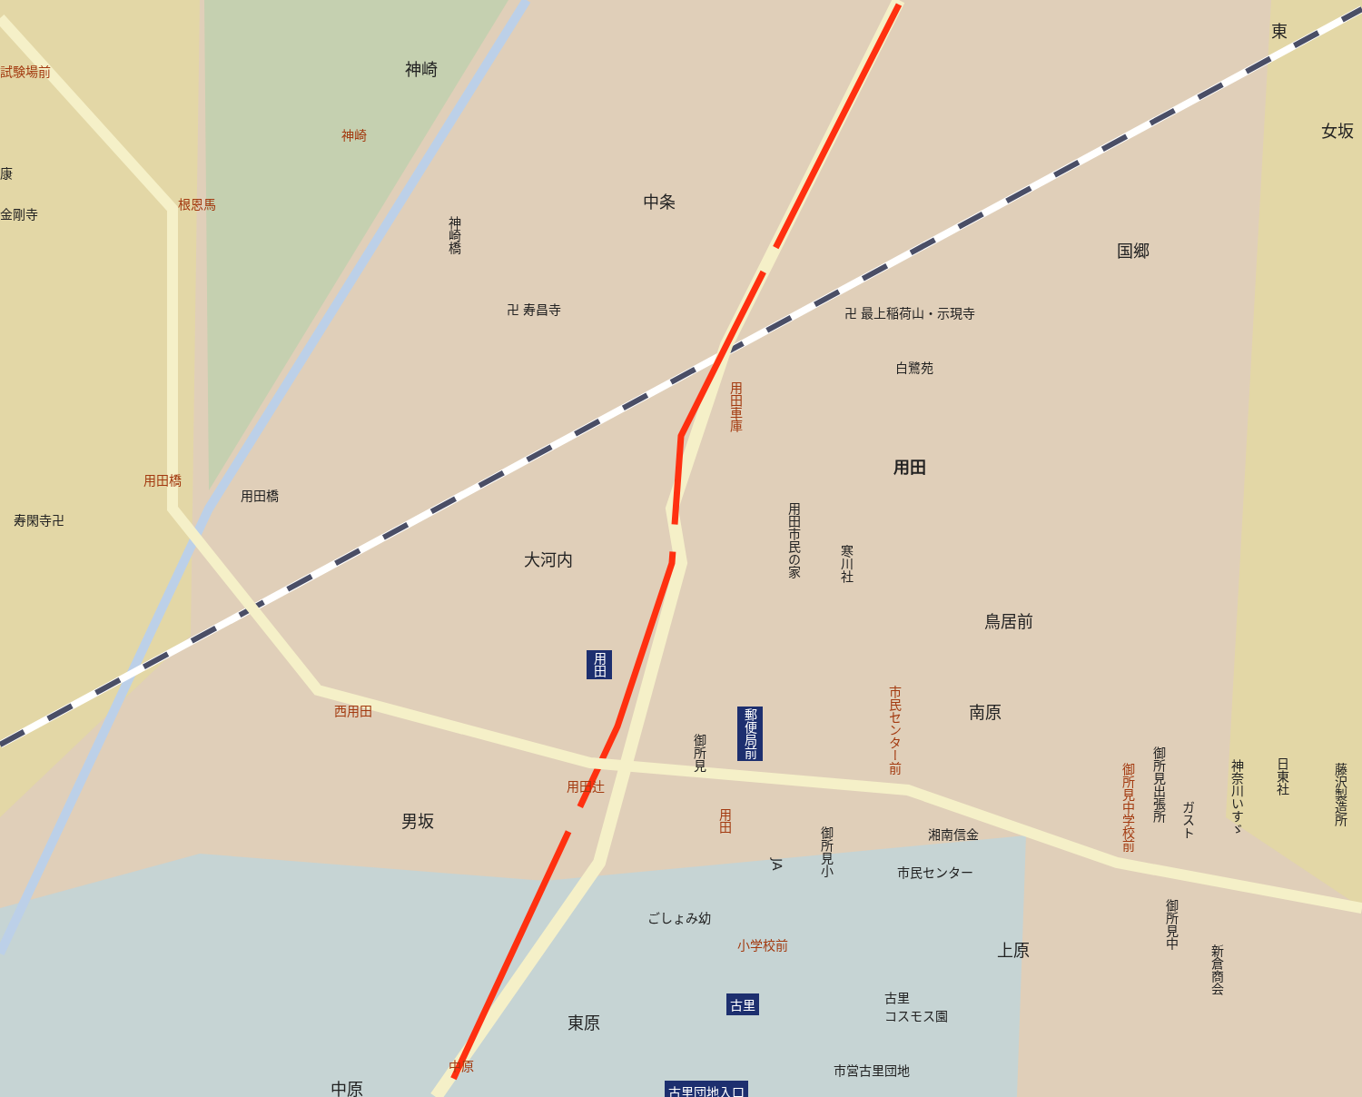神崎
中条
国郷
女坂
東
用田
大河内
鳥居前
南原
男坂
上原
東原
中原
試験場前
神崎
根恩馬
用田橋
西用田
用田辻
用田車庫
市民センター前
用田
御所見中学校前
小学校前
中原
康
金剛寺
用田橋
寿閑寺卍
卍 寿昌寺 卍 最上稲荷山・示現寺
白鷺苑
神崎橋
用田市民の家
寒川社
御所見
湘南信金
市民センター
御所見小
JA
ごしょみ幼
御所見出張所
ガスト
神奈川いすゞ
日東社
藤沢製造所
御所見中
新倉商会
古里
コスモス園
市営古里団地
用田
郵便局前
古里
古里団地入口